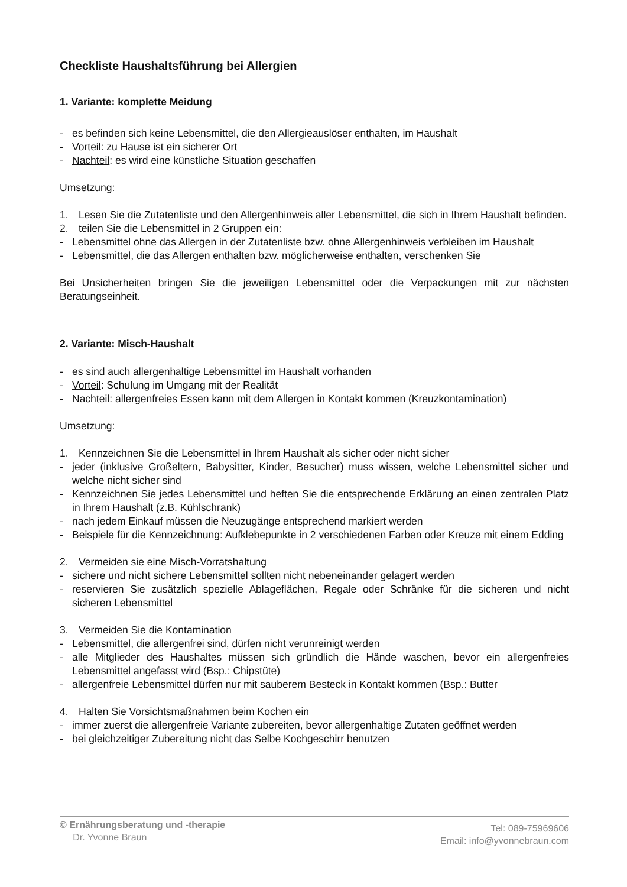Checkliste Haushaltsführung bei Allergien
1. Variante: komplette Meidung
- es befinden sich keine Lebensmittel, die den Allergieauslöser enthalten, im Haushalt
- Vorteil: zu Hause ist ein sicherer Ort
- Nachteil: es wird eine künstliche Situation geschaffen
Umsetzung:
1. Lesen Sie die Zutatenliste und den Allergenhinweis aller Lebensmittel, die sich in Ihrem Haushalt befinden.
2. teilen Sie die Lebensmittel in 2 Gruppen ein:
- Lebensmittel ohne das Allergen in der Zutatenliste bzw. ohne Allergenhinweis verbleiben im Haushalt
- Lebensmittel, die das Allergen enthalten bzw. möglicherweise enthalten, verschenken Sie
Bei Unsicherheiten bringen Sie die jeweiligen Lebensmittel oder die Verpackungen mit zur nächsten Beratungseinheit.
2. Variante: Misch-Haushalt
- es sind auch allergenhaltige Lebensmittel im Haushalt vorhanden
- Vorteil: Schulung im Umgang mit der Realität
- Nachteil: allergenfreies Essen kann mit dem Allergen in Kontakt kommen (Kreuzkontamination)
Umsetzung:
1. Kennzeichnen Sie die Lebensmittel in Ihrem Haushalt als sicher oder nicht sicher
- jeder (inklusive Großeltern, Babysitter, Kinder, Besucher) muss wissen, welche Lebensmittel sicher und welche nicht sicher sind
- Kennzeichnen Sie jedes Lebensmittel und heften Sie die entsprechende Erklärung an einen zentralen Platz in Ihrem Haushalt (z.B. Kühlschrank)
- nach jedem Einkauf müssen die Neuzugänge entsprechend markiert werden
- Beispiele für die Kennzeichnung: Aufklebepunkte in 2 verschiedenen Farben oder Kreuze mit einem Edding
2. Vermeiden sie eine Misch-Vorratshaltung
- sichere und nicht sichere Lebensmittel sollten nicht nebeneinander gelagert werden
- reservieren Sie zusätzlich spezielle Ablageflächen, Regale oder Schränke für die sicheren und nicht sicheren Lebensmittel
3. Vermeiden Sie die Kontamination
- Lebensmittel, die allergenfrei sind, dürfen nicht verunreinigt werden
- alle Mitglieder des Haushaltes müssen sich gründlich die Hände waschen, bevor ein allergenfreies Lebensmittel angefasst wird (Bsp.: Chipstüte)
- allergenfreie Lebensmittel dürfen nur mit sauberem Besteck in Kontakt kommen (Bsp.: Butter
4. Halten Sie Vorsichtsmaßnahmen beim Kochen ein
- immer zuerst die allergenfreie Variante zubereiten, bevor allergenhaltige Zutaten geöffnet werden
- bei gleichzeitiger Zubereitung nicht das Selbe Kochgeschirr benutzen
© Ernährungsberatung und -therapie
Dr. Yvonne Braun
Tel: 089-75969606
Email: info@yvonnebraun.com